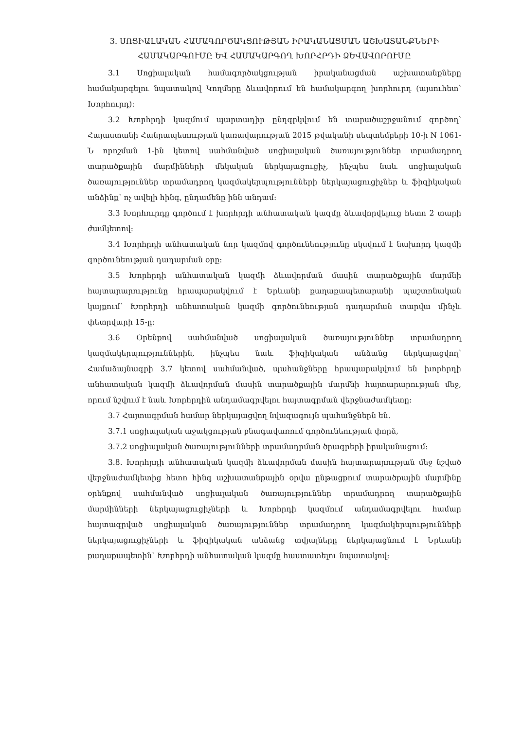3. ՍՈՑԻԱԼԱԿԱՆ ՀԱՄԱԳՈՐԾԱԿՑՈՒԹՅԱՆ ԻՐԱԿԱՆԱՑՄԱՆ ԱՇԽԱՏԱՆՔՆԵՐԻ ՀԱՄԱԿԱՐԳՈՒՄԸ ԵՎ ՀԱՄԱԿԱՐԳՈՂ ԽՈՐՀՐԴԻ ՁԵՎԱՎՈՐՈՒՄԸ
3.1 Սոցիալական համագործակցության իրականացման աշխատանքները համակարգելու նպատակով Կողմերը ձևավորում են համակարգող խորհուրդ (այսուհետ՝ Խորհուրդ):
3.2 Խորհրդի կազմում պարտադիր ընդգրկվում են տարածաշրջանում գործող՝ Հայաստանի Հանրապետության կառավարության 2015 թվականի սեպտեմբերի 10-ի N 1061-Ն որոշման 1-ին կետով սահմանված սոցիալական ծառայություններ տրամադրող տարածքային մարմինների մեկական ներկայացուցիչ, ինչպես նաև սոցիալական ծառայություններ տրամադրող կազմակերպությունների ներկայացուցիչներ և ֆիզիկական անձինք՝ ոչ ավելի հինգ, ընդամենը ինն անդամ:
3.3 Խորհուրդը գործում է խորհրդի անհատական կազմը ձևավորվելուց հետո 2 տարի ժամկետով:
3.4 Խորհրդի անհատական նոր կազմով գործունեությունը սկսվում է նախորդ կազմի գործունեության դադարման օրը:
3.5 Խորհրդի անհատական կազմի ձևավորման մասին տարածքային մարմնի հայտարարությունը հրապարակվում է Երևանի քաղաքապետարանի պաշտոնական կայքում՝ Խորհրդի անհատական կազմի գործունեության դադարման տարվա մինչև փետրվարի 15-ը:
3.6 Օրենքով սահմանված սոցիալական ծառայություններ տրամադրող կազմակերպություններին, ինչպես նաև ֆիզիկական անձանց ներկայացվող՝ Համաձայնագրի 3.7 կետով սահմանված, պահանջները հրապարակվում են խորհրդի անհատական կազմի ձևավորման մասին տարածքային մարմնի հայտարարության մեջ, որում նշվում է նաև Խորհրդին անդամագրվելու հայտագրման վերջնաժամկետը:
3.7 Հայտագրման համար ներկայացվող նվազագույն պահանջներն են.
3.7.1 սոցիալական աջակցության բնագավառում գործունեության փորձ,
3.7.2 սոցիալական ծառայությունների տրամադրման ծրագրերի իրականացում:
3.8. Խորհրդի անհատական կազմի ձևավորման մասին հայտարարության մեջ նշված վերջնաժամկետից հետո հինգ աշխատանքային օրվա ընթացքում տարածքային մարմինը օրենքով սահմանված սոցիալական ծառայություններ տրամադրող տարածքային մարմինների ներկայացուցիչների և Խորհրդի կազմում անդամագրվելու համար հայտագրված սոցիալական ծառայություններ տրամադրող կազմակերպությունների ներկայացուցիչների և ֆիզիկական անձանց տվյալները ներկայացնում է Երևանի քաղաքապետին՝ Խորհրդի անհատական կազմը հաստատելու նպատակով: